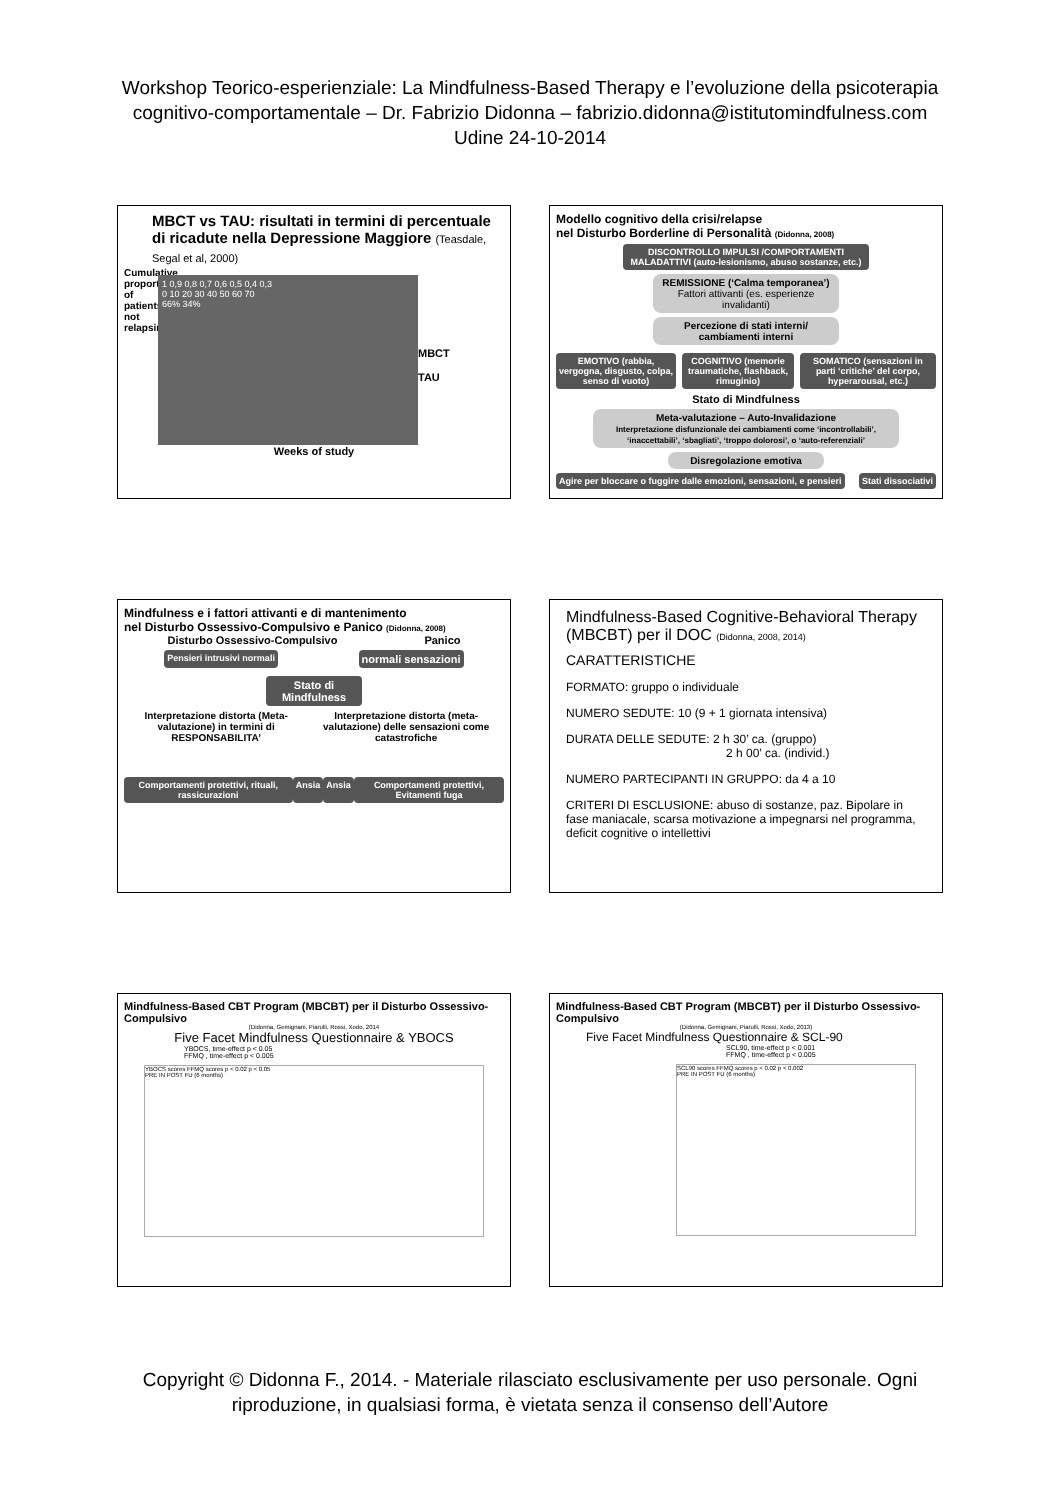Workshop Teorico-esperienziale: La Mindfulness-Based Therapy e l’evoluzione della psicoterapia
cognitivo-comportamentale – Dr. Fabrizio Didonna – fabrizio.didonna@istitutomindfulness.com
Udine 24-10-2014
MBCT vs TAU: risultati in termini di percentuale di ricadute nella Depressione Maggiore (Teasdale, Segal et al, 2000)
Cumulative proportion of patients not relapsing
1 0,9 0,8 0,7 0,6 0,5 0,4 0,3
0 10 20 30 40 50 60 70
66% 34%
MBCT
TAU
Weeks of study
Modello cognitivo della crisi/relapse
nel Disturbo Borderline di Personalità (Didonna, 2008)
DISCONTROLLO IMPULSI /COMPORTAMENTI MALADATTIVI (auto-lesionismo, abuso sostanze, etc.)
REMISSIONE (‘Calma temporanea’) Fattori attivanti (es. esperienze invalidanti)
Percezione di stati interni/ cambiamenti interni
EMOTIVO (rabbia, vergogna, disgusto, colpa, senso di vuoto)
COGNITIVO (memorie traumatiche, flashback, rimuginio)
SOMATICO (sensazioni in parti ‘critiche’ del corpo, hyperarousal, etc.)
Stato di Mindfulness
Meta-valutazione – Auto-Invalidazione
Interpretazione disfunzionale dei cambiamenti come ‘incontrollabili’, ‘inaccettabili’, ‘sbagliati’, ‘troppo dolorosi’, o ‘auto-referenziali’
Disregolazione emotiva
Agire per bloccare o fuggire dalle emozioni, sensazioni, e pensieri
Stati dissociativi
Mindfulness e i fattori attivanti e di mantenimento
nel Disturbo Ossessivo-Compulsivo e Panico (Didonna, 2008)
Disturbo Ossessivo-Compulsivo Panico
Pensieri intrusivi normali
normali sensazioni
Stato di Mindfulness
Interpretazione distorta (Meta-valutazione) in termini di RESPONSABILITA’
Interpretazione distorta (meta-valutazione) delle sensazioni come catastrofiche
Comportamenti protettivi, rituali, rassicurazioni
Ansia Ansia Comportamenti protettivi, Evitamenti fuga
Mindfulness-Based Cognitive-Behavioral Therapy (MBCBT) per il DOC (Didonna, 2008, 2014)
CARATTERISTICHE
FORMATO: gruppo o individuale
NUMERO SEDUTE: 10 (9 + 1 giornata intensiva)
DURATA DELLE SEDUTE: 2 h 30’ ca. (gruppo)
2 h 00’ ca. (individ.)
NUMERO PARTECIPANTI IN GRUPPO: da 4 a 10
CRITERI DI ESCLUSIONE: abuso di sostanze, paz. Bipolare in fase maniacale, scarsa motivazione a impegnarsi nel programma, deficit cognitive o intellettivi
Mindfulness-Based CBT Program (MBCBT) per il Disturbo Ossessivo-Compulsivo
(Didonna, Gemignani, Piarulli, Rossi, Xodo, 2014
Five Facet Mindfulness Questionnaire & YBOCS
YBOCS, time-effect p < 0.05
FFMQ , time-effect p < 0.005
YBOCS scores FFMQ scores p < 0.02 p < 0.05
PRE IN POST FU (6 months)
Mindfulness-Based CBT Program (MBCBT) per il Disturbo Ossessivo-Compulsivo
(Didonna, Gemignani, Piarulli, Rossi, Xodo, 2013)
Five Facet Mindfulness Questionnaire & SCL-90
SCL90, time-effect p < 0.001
FFMQ , time-effect p < 0.005
SCL90 scores FFMQ scores p < 0.02 p < 0.002
PRE IN POST FU (6 months)
Copyright © Didonna F., 2014. - Materiale rilasciato esclusivamente per uso personale. Ogni
riproduzione, in qualsiasi forma, è vietata senza il consenso dell’Autore